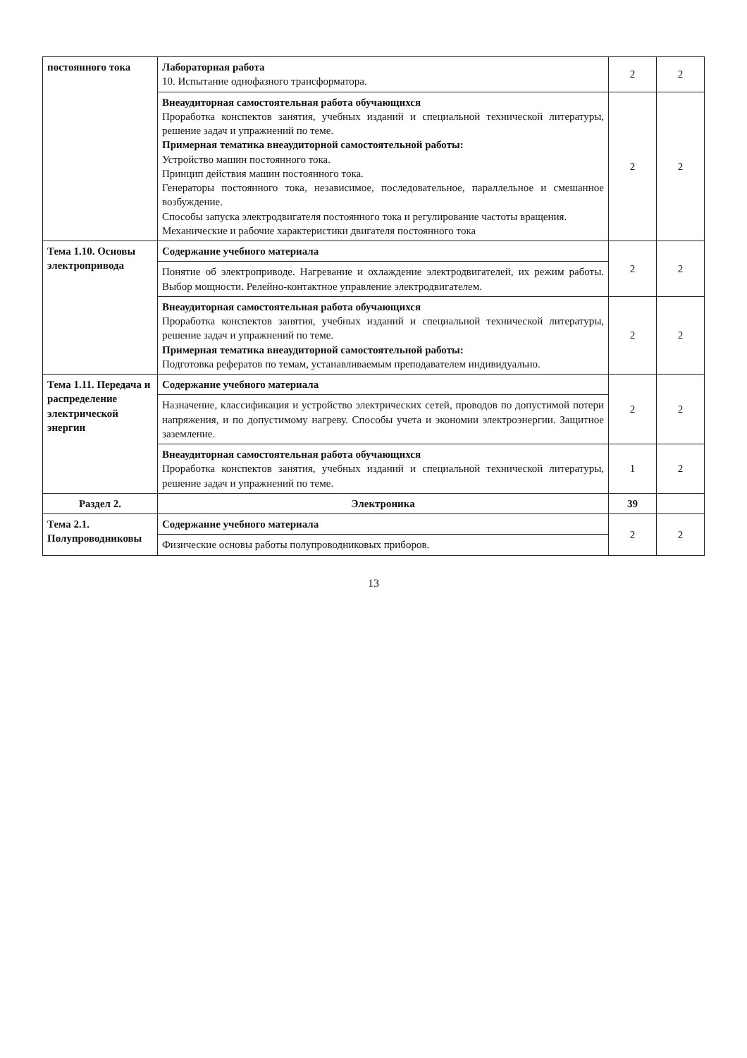| постоянного тока | Лабораторная работа 10. Испытание однофазного трансформатора. | 2 | 2 |
| | Внеаудиторная самостоятельная работа обучающихся Проработка конспектов занятия, учебных изданий и специальной технической литературы, решение задач и упражнений по теме. Примерная тематика внеаудиторной самостоятельной работы: Устройство машин постоянного тока. Принцип действия машин постоянного тока. Генераторы постоянного тока, независимое, последовательное, параллельное и смешанное возбуждение. Способы запуска электродвигателя постоянного тока и регулирование частоты вращения. Механические и рабочие характеристики двигателя постоянного тока | 2 | 2 |
| Тема 1.10. Основы электропривода | Содержание учебного материала | 2 | 2 |
| | Понятие об электроприводе. Нагревание и охлаждение электродвигателей, их режим работы. Выбор мощности. Релейно-контактное управление электродвигателем. | | |
| | Внеаудиторная самостоятельная работа обучающихся Проработка конспектов занятия, учебных изданий и специальной технической литературы, решение задач и упражнений по теме. Примерная тематика внеаудиторной самостоятельной работы: Подготовка рефератов по темам, устанавливаемым преподавателем индивидуально. | 2 | 2 |
| Тема 1.11. Передача и распределение электрической энергии | Содержание учебного материала | 2 | 2 |
| | Назначение, классификация и устройство электрических сетей, проводов по допустимой потери напряжения, и по допустимому нагреву. Способы учета и экономии электроэнергии. Защитное заземление. | | |
| | Внеаудиторная самостоятельная работа обучающихся Проработка конспектов занятия, учебных изданий и специальной технической литературы, решение задач и упражнений по теме. | 1 | 2 |
| Раздел 2. | Электроника | 39 | |
| Тема 2.1. Полупроводниковы | Содержание учебного материала | 2 | 2 |
| | Физические основы работы полупроводниковых приборов. | | |
13